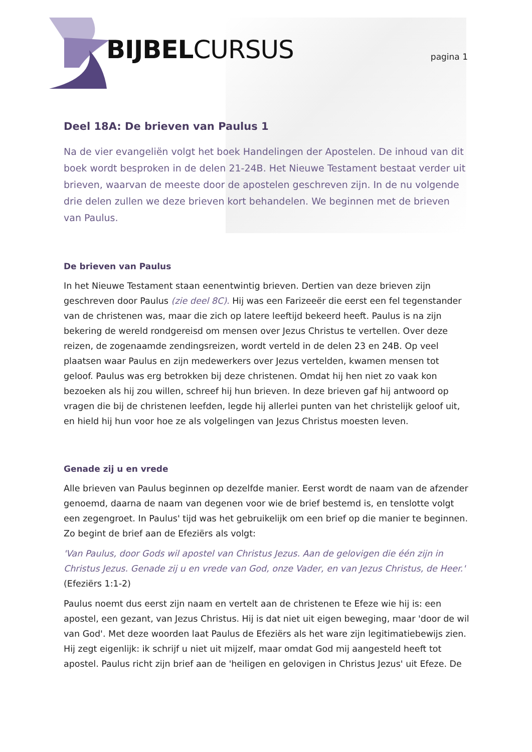BIJBELCURSUS pagina 1
Deel 18A: De brieven van Paulus 1
Na de vier evangeliën volgt het boek Handelingen der Apostelen. De inhoud van dit boek wordt besproken in de delen 21-24B. Het Nieuwe Testament bestaat verder uit brieven, waarvan de meeste door de apostelen geschreven zijn. In de nu volgende drie delen zullen we deze brieven kort behandelen. We beginnen met de brieven van Paulus.
De brieven van Paulus
In het Nieuwe Testament staan eenentwintig brieven. Dertien van deze brieven zijn geschreven door Paulus (zie deel 8C). Hij was een Farizeeër die eerst een fel tegenstander van de christenen was, maar die zich op latere leeftijd bekeerd heeft. Paulus is na zijn bekering de wereld rondgereisd om mensen over Jezus Christus te vertellen. Over deze reizen, de zogenaamde zendingsreizen, wordt verteld in de delen 23 en 24B. Op veel plaatsen waar Paulus en zijn medewerkers over Jezus vertelden, kwamen mensen tot geloof. Paulus was erg betrokken bij deze christenen. Omdat hij hen niet zo vaak kon bezoeken als hij zou willen, schreef hij hun brieven. In deze brieven gaf hij antwoord op vragen die bij de christenen leefden, legde hij allerlei punten van het christelijk geloof uit, en hield hij hun voor hoe ze als volgelingen van Jezus Christus moesten leven.
Genade zij u en vrede
Alle brieven van Paulus beginnen op dezelfde manier. Eerst wordt de naam van de afzender genoemd, daarna de naam van degenen voor wie de brief bestemd is, en tenslotte volgt een zegengroet. In Paulus' tijd was het gebruikelijk om een brief op die manier te beginnen. Zo begint de brief aan de Efeziërs als volgt:
'Van Paulus, door Gods wil apostel van Christus Jezus. Aan de gelovigen die één zijn in Christus Jezus. Genade zij u en vrede van God, onze Vader, en van Jezus Christus, de Heer.'
(Efeziërs 1:1-2)
Paulus noemt dus eerst zijn naam en vertelt aan de christenen te Efeze wie hij is: een apostel, een gezant, van Jezus Christus. Hij is dat niet uit eigen beweging, maar 'door de wil van God'. Met deze woorden laat Paulus de Efeziërs als het ware zijn legitimatiebewijs zien. Hij zegt eigenlijk: ik schrijf u niet uit mijzelf, maar omdat God mij aangesteld heeft tot apostel. Paulus richt zijn brief aan de 'heiligen en gelovigen in Christus Jezus' uit Efeze. De